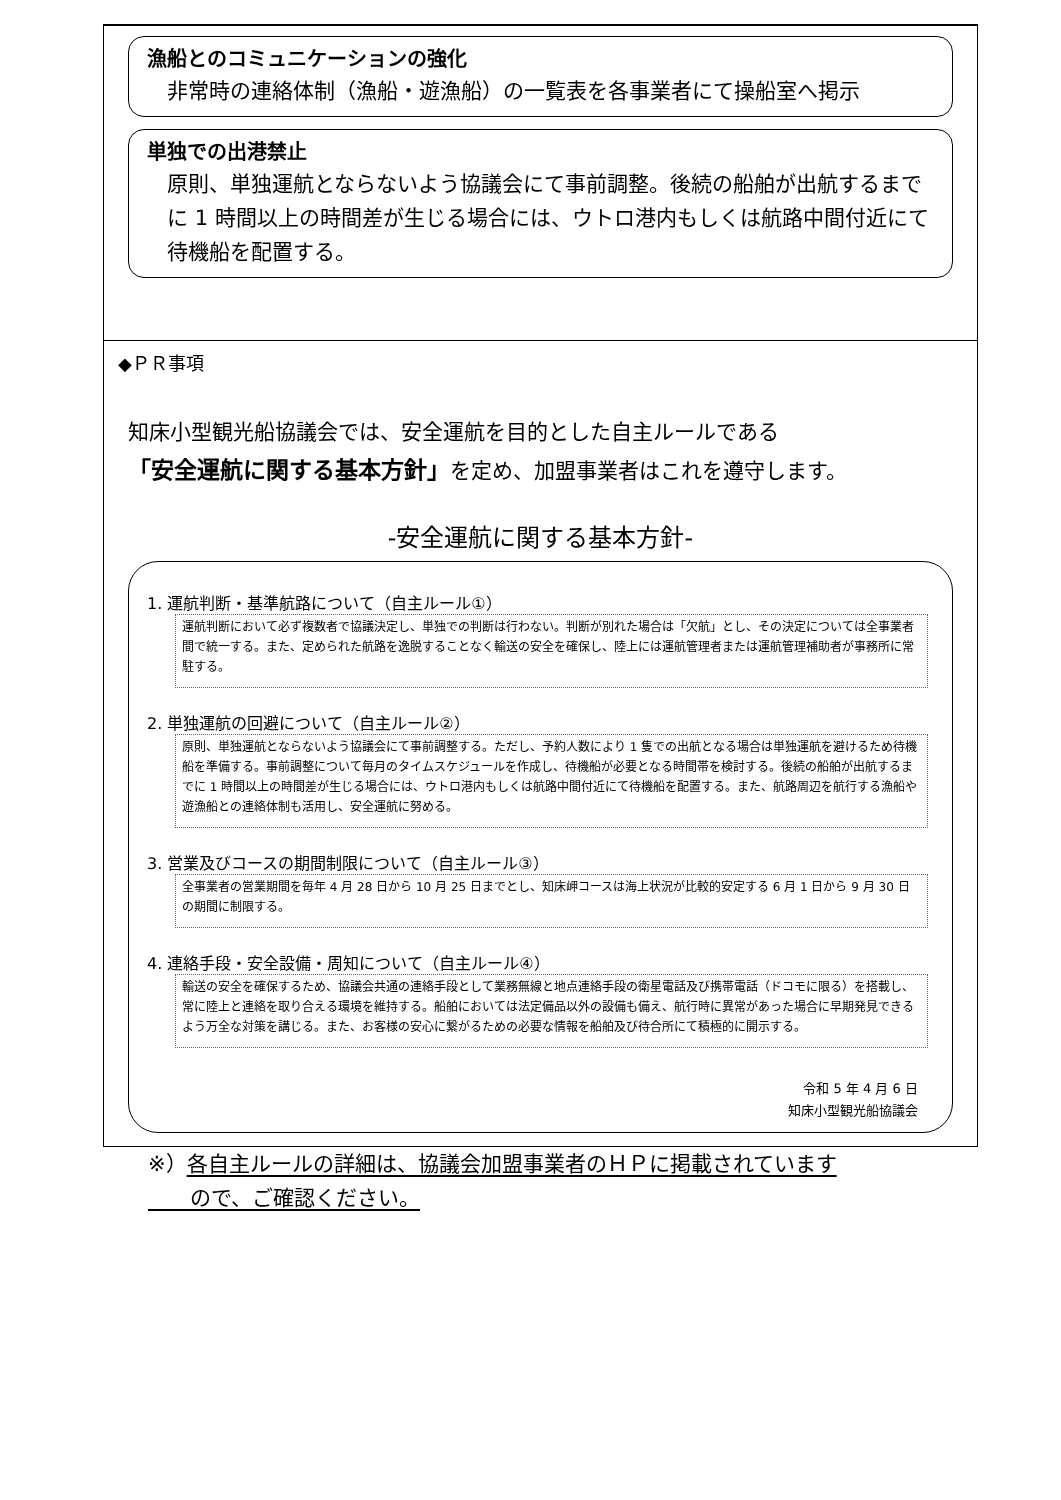漁船とのコミュニケーションの強化
非常時の連絡体制（漁船・遊漁船）の一覧表を各事業者にて操船室へ掲示
単独での出港禁止
原則、単独運航とならないよう協議会にて事前調整。後続の船舶が出航するまでに 1 時間以上の時間差が生じる場合には、ウトロ港内もしくは航路中間付近にて待機船を配置する。
◆ＰＲ事項
知床小型観光船協議会では、安全運航を目的とした自主ルールである
「安全運航に関する基本方針」を定め、加盟事業者はこれを遵守します。
-安全運航に関する基本方針-
1. 運航判断・基準航路について（自主ルール①）
運航判断において必ず複数者で協議決定し、単独での判断は行わない。判断が別れた場合は「欠航」とし、その決定については全事業者間で統一する。また、定められた航路を逸脱することなく輸送の安全を確保し、陸上には運航管理者または運航管理補助者が事務所に常駐する。
2. 単独運航の回避について（自主ルール②）
原則、単独運航とならないよう協議会にて事前調整する。ただし、予約人数により 1 隻での出航となる場合は単独運航を避けるため待機船を準備する。事前調整について毎月のタイムスケジュールを作成し、待機船が必要となる時間帯を検討する。後続の船舶が出航するまでに 1 時間以上の時間差が生じる場合には、ウトロ港内もしくは航路中間付近にて待機船を配置する。また、航路周辺を航行する漁船や遊漁船との連絡体制も活用し、安全運航に努める。
3. 営業及びコースの期間制限について（自主ルール③）
全事業者の営業期間を毎年 4 月 28 日から 10 月 25 日までとし、知床岬コースは海上状況が比較的安定する 6 月 1 日から 9 月 30 日の期間に制限する。
4. 連絡手段・安全設備・周知について（自主ルール④）
輸送の安全を確保するため、協議会共通の連絡手段として業務無線と地点連絡手段の衛星電話及び携帯電話（ドコモに限る）を搭載し、常に陸上と連絡を取り合える環境を維持する。船舶においては法定備品以外の設備も備え、航行時に異常があった場合に早期発見できるよう万全な対策を講じる。また、お客様の安心に繋がるための必要な情報を船舶及び待合所にて積極的に開示する。
令和 5 年 4 月 6 日
知床小型観光船協議会
※）各自主ルールの詳細は、協議会加盟事業者のＨＰに掲載されています
　　ので、ご確認ください。